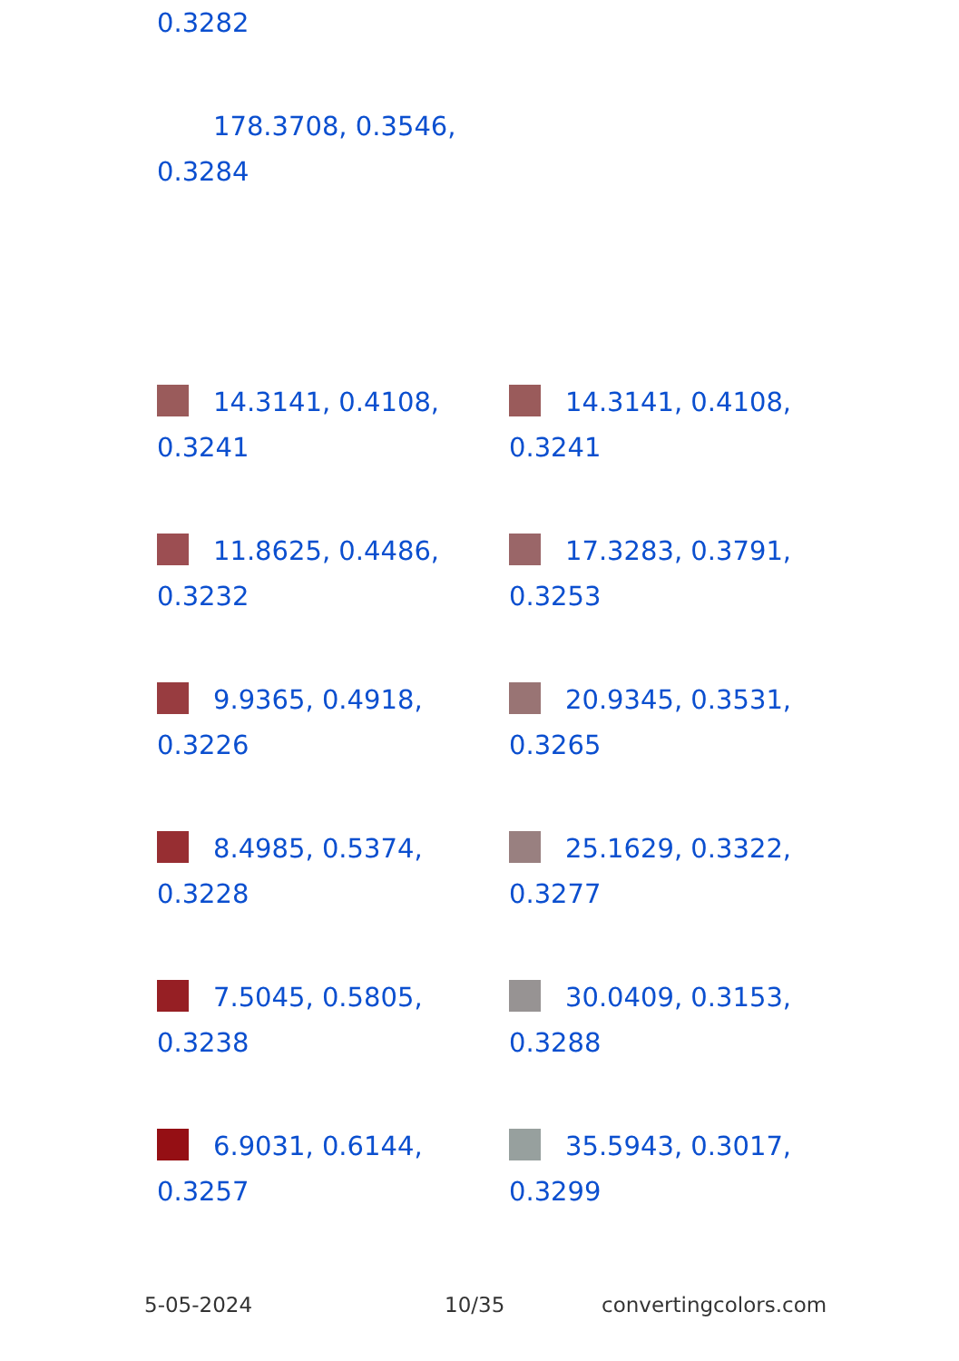0.3282
178.3708, 0.3546, 0.3284
14.3141, 0.4108, 0.3241
14.3141, 0.4108, 0.3241
11.8625, 0.4486, 0.3232
17.3283, 0.3791, 0.3253
9.9365, 0.4918, 0.3226
20.9345, 0.3531, 0.3265
8.4985, 0.5374, 0.3228
25.1629, 0.3322, 0.3277
7.5045, 0.5805, 0.3238
30.0409, 0.3153, 0.3288
6.9031, 0.6144, 0.3257
35.5943, 0.3017, 0.3299
5-05-2024 10/35 convertingcolors.com